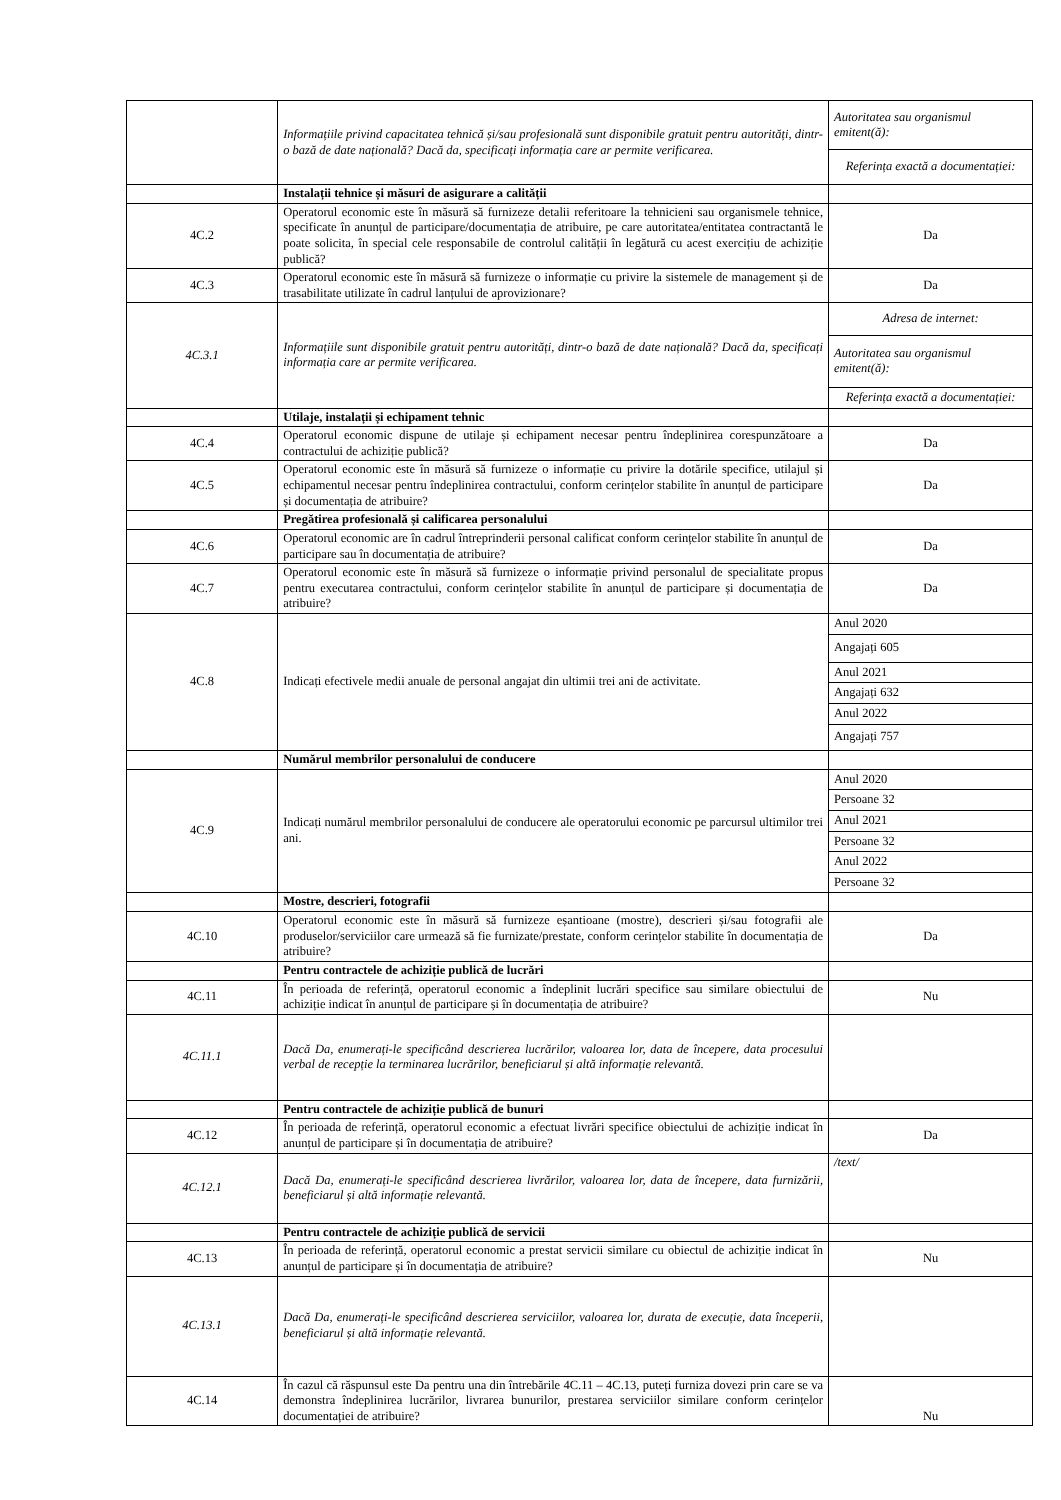| | Informațiile privind capacitatea tehnică și/sau profesională sunt disponibile gratuit pentru autorități, dintr-o bază de date națională? Dacă da, specificați informația care ar permite verificarea. | / Autoritatea sau organismul emitent(ă): / / Referința exactă a documentației: / |
| | Instalații tehnice și măsuri de asigurare a calității | |
| 4C.2 | Operatorul economic este în măsură să furnizeze detalii referitoare la tehnicieni sau organismele tehnice, specificate în anunțul de participare/documentația de atribuire, pe care autoritatea/entitatea contractantă le poate solicita, în special cele responsabile de controlul calității în legătură cu acest exercițiu de achiziție publică? | Da |
| 4C.3 | Operatorul economic este în măsură să furnizeze o informație cu privire la sistemele de management și de trasabilitate utilizate în cadrul lanțului de aprovizionare? | Da |
| 4C.3.1 | Informațiile sunt disponibile gratuit pentru autorități, dintr-o bază de date națională? Dacă da, specificați informația care ar permite verificarea. | / Adresa de internet: / / Autoritatea sau organismul emitent(ă): / / Referința exactă a documentației: / |
| | Utilaje, instalații și echipament tehnic | |
| 4C.4 | Operatorul economic dispune de utilaje și echipament necesar pentru îndeplinirea corespunzătoare a contractului de achiziție publică? | Da |
| 4C.5 | Operatorul economic este în măsură să furnizeze o informație cu privire la dotările specifice, utilajul și echipamentul necesar pentru îndeplinirea contractului, conform cerințelor stabilite în anunțul de participare și documentația de atribuire? | Da |
| | Pregătirea profesională și calificarea personalului | |
| 4C.6 | Operatorul economic are în cadrul întreprinderii personal calificat conform cerințelor stabilite în anunțul de participare sau în documentația de atribuire? | Da |
| 4C.7 | Operatorul economic este în măsură să furnizeze o informație privind personalul de specialitate propus pentru executarea contractului, conform cerințelor stabilite în anunțul de participare și documentația de atribuire? | Da |
| 4C.8 | Indicați efectivele medii anuale de personal angajat din ultimii trei ani de activitate. | / Anul 2020 / / Angajați 605 / / Anul 2021 / / Angajați 632 / / Anul 2022 / / Angajați 757 / |
| | Numărul membrilor personalului de conducere | |
| 4C.9 | Indicați numărul membrilor personalului de conducere ale operatorului economic pe parcursul ultimilor trei ani. | / Anul 2020 / / Persoane 32 / / Anul 2021 / / Persoane 32 / / Anul 2022 / / Persoane 32 / |
| | Mostre, descrieri, fotografii | |
| 4C.10 | Operatorul economic este în măsură să furnizeze eșantioane (mostre), descrieri și/sau fotografii ale produselor/serviciilor care urmează să fie furnizate/prestate, conform cerințelor stabilite în documentația de atribuire? | Da |
| | Pentru contractele de achiziție publică de lucrări | |
| 4C.11 | În perioada de referință, operatorul economic a îndeplinit lucrări specifice sau similare obiectului de achiziție indicat în anunțul de participare și în documentația de atribuire? | Nu |
| 4C.11.1 | Dacă Da, enumerați-le specificând descrierea lucrărilor, valoarea lor, data de începere, data procesului verbal de recepție la terminarea lucrărilor, beneficiarul și altă informație relevantă. | |
| | Pentru contractele de achiziție publică de bunuri | |
| 4C.12 | În perioada de referință, operatorul economic a efectuat livrări specifice obiectului de achiziție indicat în anunțul de participare și în documentația de atribuire? | Da |
| 4C.12.1 | Dacă Da, enumerați-le specificând descrierea livrărilor, valoarea lor, data de începere, data furnizării, beneficiarul și altă informație relevantă. | /text/ |
| | Pentru contractele de achiziție publică de servicii | |
| 4C.13 | În perioada de referință, operatorul economic a prestat servicii similare cu obiectul de achiziție indicat în anunțul de participare și în documentația de atribuire? | Nu |
| 4C.13.1 | Dacă Da, enumerați-le specificând descrierea serviciilor, valoarea lor, durata de execuție, data începerii, beneficiarul și altă informație relevantă. | |
| 4C.14 | În cazul că răspunsul este Da pentru una din întrebările 4C.11 – 4C.13, puteți furniza dovezi prin care se va demonstra îndeplinirea lucrărilor, livrarea bunurilor, prestarea serviciilor similare conform cerințelor documentației de atribuire? | Nu |